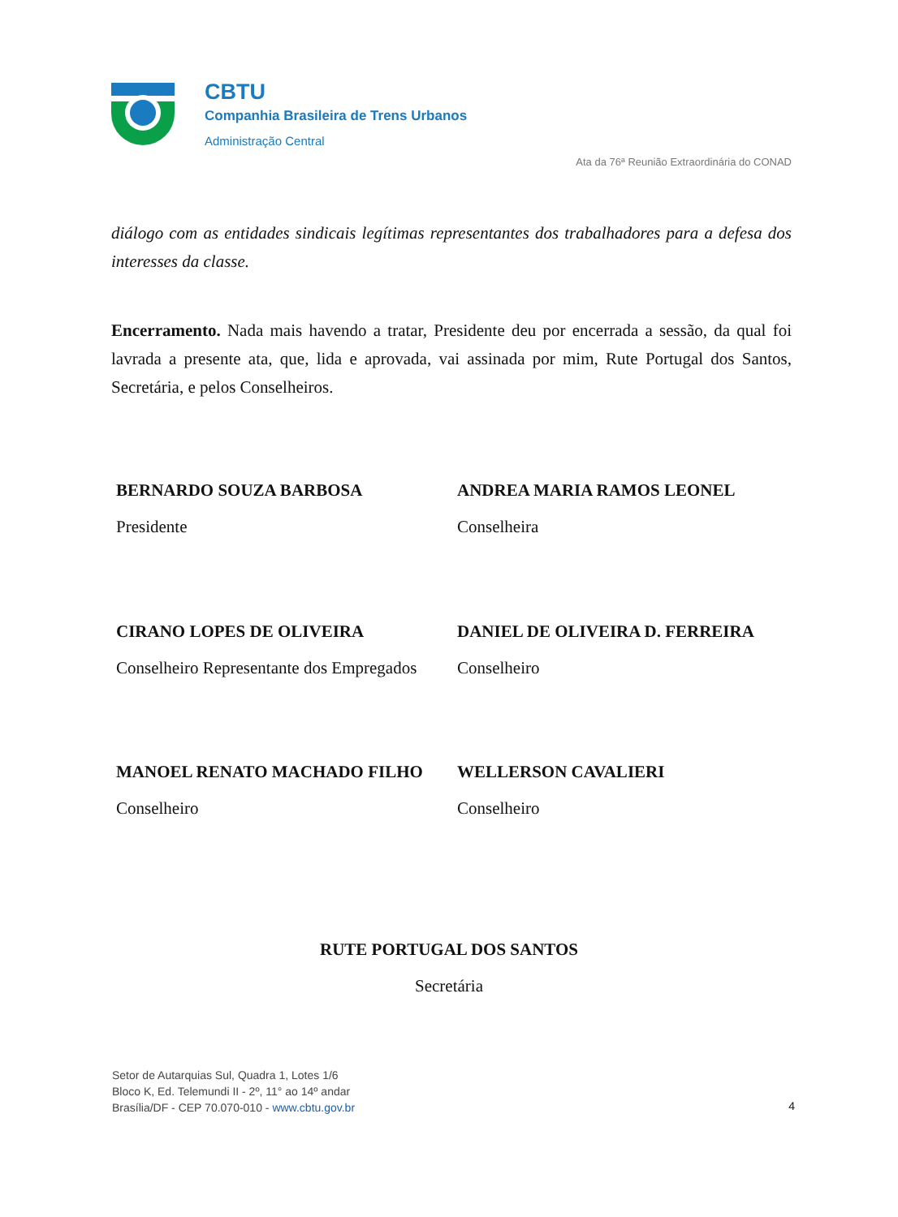CBTU
Companhia Brasileira de Trens Urbanos
Administração Central
Ata da 76ª Reunião Extraordinária do CONAD
diálogo com as entidades sindicais legítimas representantes dos trabalhadores para a defesa dos interesses da classe.
Encerramento. Nada mais havendo a tratar, Presidente deu por encerrada a sessão, da qual foi lavrada a presente ata, que, lida e aprovada, vai assinada por mim, Rute Portugal dos Santos, Secretária, e pelos Conselheiros.
BERNARDO SOUZA BARBOSA
Presidente
ANDREA MARIA RAMOS LEONEL
Conselheira
CIRANO LOPES DE OLIVEIRA
Conselheiro Representante dos Empregados
DANIEL DE OLIVEIRA D. FERREIRA
Conselheiro
MANOEL RENATO MACHADO FILHO
Conselheiro
WELLERSON CAVALIERI
Conselheiro
RUTE PORTUGAL DOS SANTOS
Secretária
Setor de Autarquias Sul, Quadra 1, Lotes 1/6
Bloco K, Ed. Telemundi II - 2º, 11° ao 14º andar
Brasília/DF - CEP 70.070-010 - www.cbtu.gov.br
4